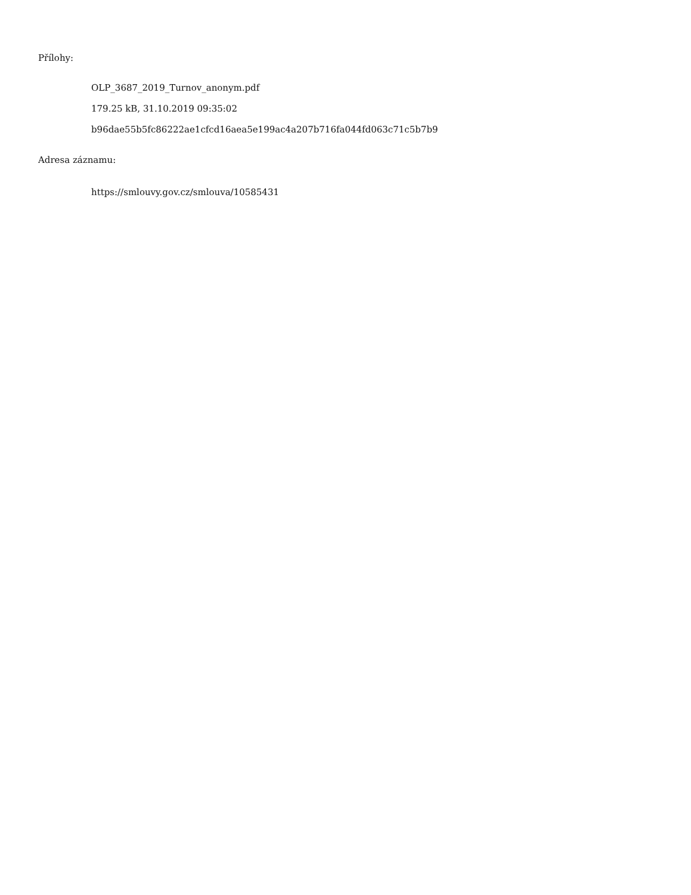Přílohy:
OLP_3687_2019_Turnov_anonym.pdf
179.25 kB, 31.10.2019 09:35:02
b96dae55b5fc86222ae1cfcd16aea5e199ac4a207b716fa044fd063c71c5b7b9
Adresa záznamu:
https://smlouvy.gov.cz/smlouva/10585431